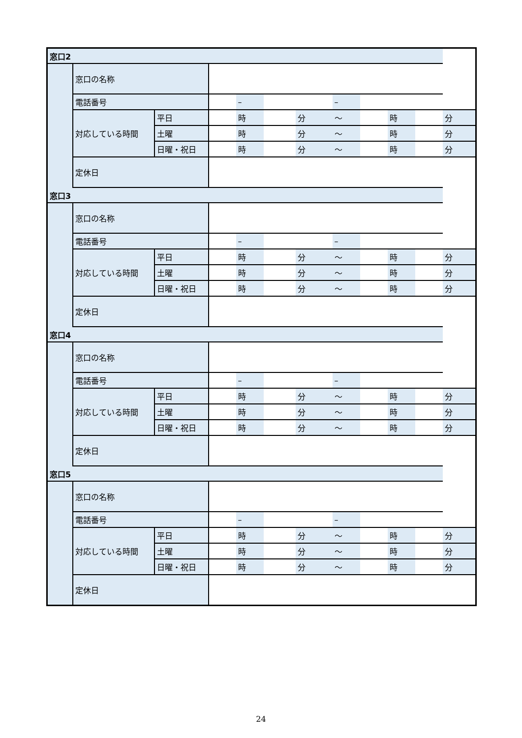| 窓口2 | | | | | | | | | | | |
| | 窓口の名称 | | | | | | | | | | |
| | 電話番号 | | | – | | | – | | | | |
| | 対応している時間 | 平日 | | 時 | | 分 | ～ | | 時 | | 分 |
| | | 土曜 | | 時 | | 分 | ～ | | 時 | | 分 |
| | | 日曜・祝日 | | 時 | | 分 | ～ | | 時 | | 分 |
| | 定休日 | | | | | | | | | | |
| 窓口3 | | | | | | | | | | | |
| | 窓口の名称 | | | | | | | | | | |
| | 電話番号 | | | – | | | – | | | | |
| | 対応している時間 | 平日 | | 時 | | 分 | ～ | | 時 | | 分 |
| | | 土曜 | | 時 | | 分 | ～ | | 時 | | 分 |
| | | 日曜・祝日 | | 時 | | 分 | ～ | | 時 | | 分 |
| | 定休日 | | | | | | | | | | |
| 窓口4 | | | | | | | | | | | |
| | 窓口の名称 | | | | | | | | | | |
| | 電話番号 | | | – | | | – | | | | |
| | 対応している時間 | 平日 | | 時 | | 分 | ～ | | 時 | | 分 |
| | | 土曜 | | 時 | | 分 | ～ | | 時 | | 分 |
| | | 日曜・祝日 | | 時 | | 分 | ～ | | 時 | | 分 |
| | 定休日 | | | | | | | | | | |
| 窓口5 | | | | | | | | | | | |
| | 窓口の名称 | | | | | | | | | | |
| | 電話番号 | | | – | | | – | | | | |
| | 対応している時間 | 平日 | | 時 | | 分 | ～ | | 時 | | 分 |
| | | 土曜 | | 時 | | 分 | ～ | | 時 | | 分 |
| | | 日曜・祝日 | | 時 | | 分 | ～ | | 時 | | 分 |
| | 定休日 | | | | | | | | | | |
24